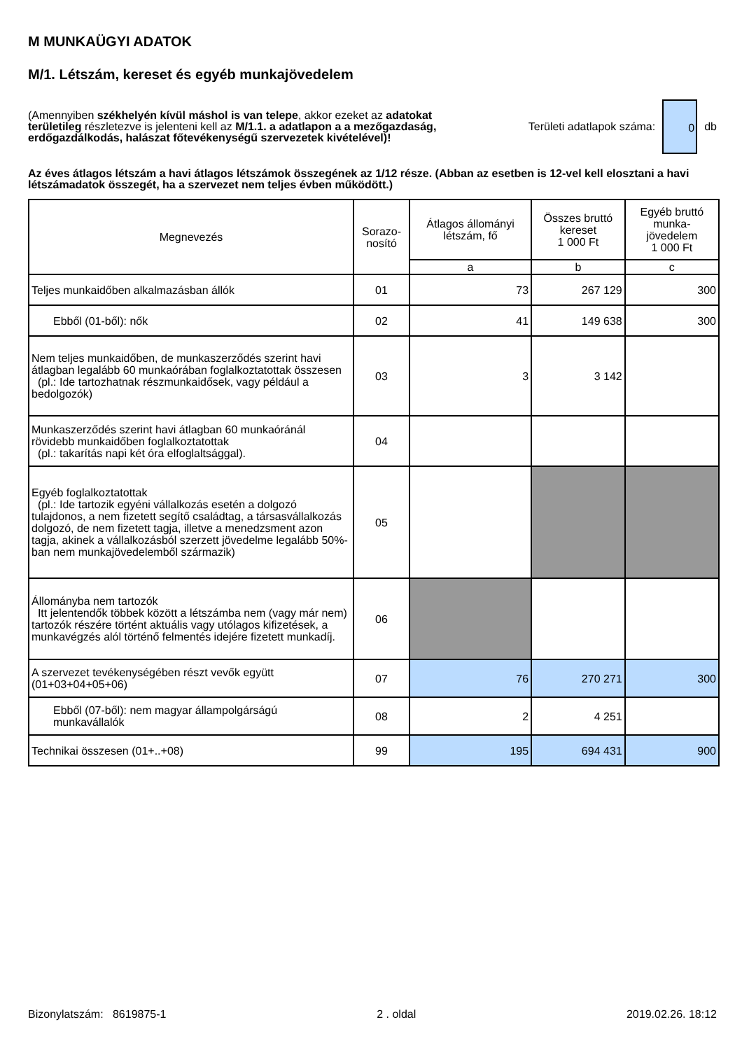M MUNKAÜGYI ADATOK
M/1. Létszám, kereset és egyéb munkajövedelem
(Amennyiben székhelyén kívül máshol is van telepe, akkor ezeket az adatokat területileg részletezve is jelenteni kell az M/1.1. a adatlapon a a mezőgazdaság, erdőgazdálkodás, halászat főtevékenységű szervezetek kivételével)!
Területi adatlapok száma:
0
db
Az éves átlagos létszám a havi átlagos létszámok összegének az 1/12 része. (Abban az esetben is 12-vel kell elosztani a havi létszámadatok összegét, ha a szervezet nem teljes évben működött.)
| Megnevezés | Sorazo- nosító | Átlagos állományi létszám, fő | Összes bruttó kereset 1 000 Ft | Egyéb bruttó munka- jövedelem 1 000 Ft |
| --- | --- | --- | --- | --- |
| | | a | b | c |
| Teljes munkaidőben alkalmazásban állók | 01 | 73 | 267 129 | 300 |
| Ebből (01-ből): nők | 02 | 41 | 149 638 | 300 |
| Nem teljes munkaidőben, de munkaszerződés szerint havi átlagban legalább 60 munkaórában foglalkoztatottak összesen (pl.: Ide tartozhatnak részmunkaidősek, vagy például a bedolgozók) | 03 | 3 | 3 142 | |
| Munkaszerződés szerint havi átlagban 60 munkaóránál rövidebb munkaidőben foglalkoztatottak (pl.: takarítás napi két óra elfoglaltsággal). | 04 | | | |
| Egyéb foglalkoztatottak (pl.: Ide tartozik egyéni vállalkozás esetén a dolgozó tulajdonos, a nem fizetett segítő családtag, a társasvállalkozás dolgozó, de nem fizetett tagja, illetve a menedzsment azon tagja, akinek a vállalkozásból szerzett jövedelme legalább 50%-ban nem munkajövedelemből származik) | 05 | | | |
| Állományba nem tartozók Itt jelentendők többek között a létszámba nem (vagy már nem) tartozók részére történt aktuális vagy utólagos kifizetések, a munkavégzés alól történő felmentés idejére fizetett munkadíj. | 06 | | | |
| A szervezet tevékenységében részt vevők együtt (01+03+04+05+06) | 07 | 76 | 270 271 | 300 |
| Ebből (07-ből): nem magyar állampolgárságú munkavállalók | 08 | 2 | 4 251 | |
| Technikai összesen (01+..+08) | 99 | 195 | 694 431 | 900 |
Bizonylatszám: 8619875-1 2 . oldal 2019.02.26. 18:12